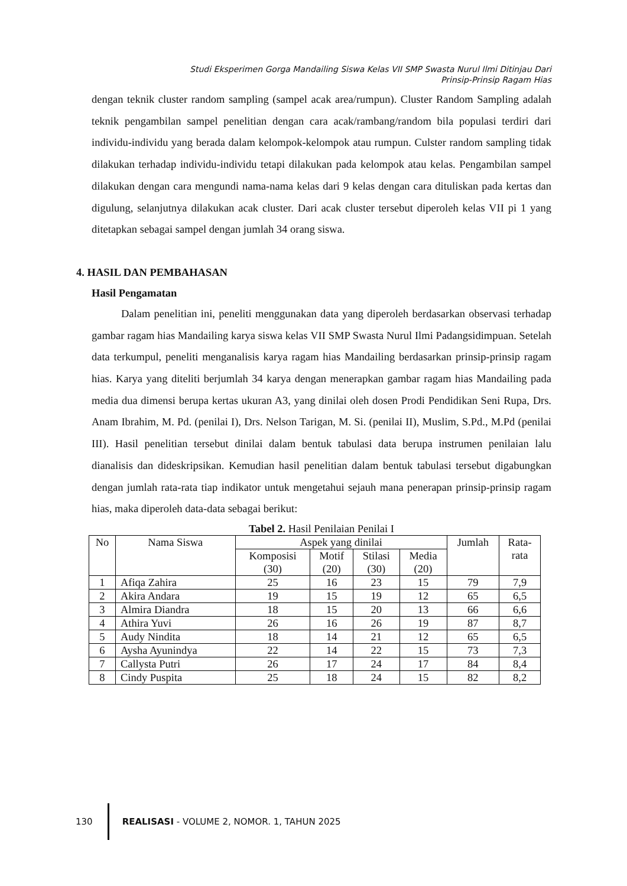Studi Eksperimen Gorga Mandailing Siswa Kelas VII SMP Swasta Nurul Ilmi Ditinjau Dari
Prinsip-Prinsip Ragam Hias
dengan teknik cluster random sampling (sampel acak area/rumpun). Cluster Random Sampling adalah teknik pengambilan sampel penelitian dengan cara acak/rambang/random bila populasi terdiri dari individu-individu yang berada dalam kelompok-kelompok atau rumpun. Culster random sampling tidak dilakukan terhadap individu-individu tetapi dilakukan pada kelompok atau kelas. Pengambilan sampel dilakukan dengan cara mengundi nama-nama kelas dari 9 kelas dengan cara dituliskan pada kertas dan digulung, selanjutnya dilakukan acak cluster. Dari acak cluster tersebut diperoleh kelas VII pi 1 yang ditetapkan sebagai sampel dengan jumlah 34 orang siswa.
4. HASIL DAN PEMBAHASAN
Hasil Pengamatan
Dalam penelitian ini, peneliti menggunakan data yang diperoleh berdasarkan observasi terhadap gambar ragam hias Mandailing karya siswa kelas VII SMP Swasta Nurul Ilmi Padangsidimpuan. Setelah data terkumpul, peneliti menganalisis karya ragam hias Mandailing berdasarkan prinsip-prinsip ragam hias. Karya yang diteliti berjumlah 34 karya dengan menerapkan gambar ragam hias Mandailing pada media dua dimensi berupa kertas ukuran A3, yang dinilai oleh dosen Prodi Pendidikan Seni Rupa, Drs. Anam Ibrahim, M. Pd. (penilai I), Drs. Nelson Tarigan, M. Si. (penilai II), Muslim, S.Pd., M.Pd (penilai III). Hasil penelitian tersebut dinilai dalam bentuk tabulasi data berupa instrumen penilaian lalu dianalisis dan dideskripsikan. Kemudian hasil penelitian dalam bentuk tabulasi tersebut digabungkan dengan jumlah rata-rata tiap indikator untuk mengetahui sejauh mana penerapan prinsip-prinsip ragam hias, maka diperoleh data-data sebagai berikut:
Tabel 2. Hasil Penilaian Penilai I
| No | Nama Siswa | Aspek yang dinilai | | | | Jumlah | Rata- rata |
| --- | --- | --- | --- | --- | --- | --- | --- |
| | | Komposisi (30) | Motif (20) | Stilasi (30) | Media (20) | | |
| 1 | Afiqa Zahira | 25 | 16 | 23 | 15 | 79 | 7,9 |
| 2 | Akira Andara | 19 | 15 | 19 | 12 | 65 | 6,5 |
| 3 | Almira Diandra | 18 | 15 | 20 | 13 | 66 | 6,6 |
| 4 | Athira Yuvi | 26 | 16 | 26 | 19 | 87 | 8,7 |
| 5 | Audy Nindita | 18 | 14 | 21 | 12 | 65 | 6,5 |
| 6 | Aysha Ayunindya | 22 | 14 | 22 | 15 | 73 | 7,3 |
| 7 | Callysta Putri | 26 | 17 | 24 | 17 | 84 | 8,4 |
| 8 | Cindy Puspita | 25 | 18 | 24 | 15 | 82 | 8,2 |
130
REALISASI - VOLUME 2, NOMOR. 1, TAHUN 2025